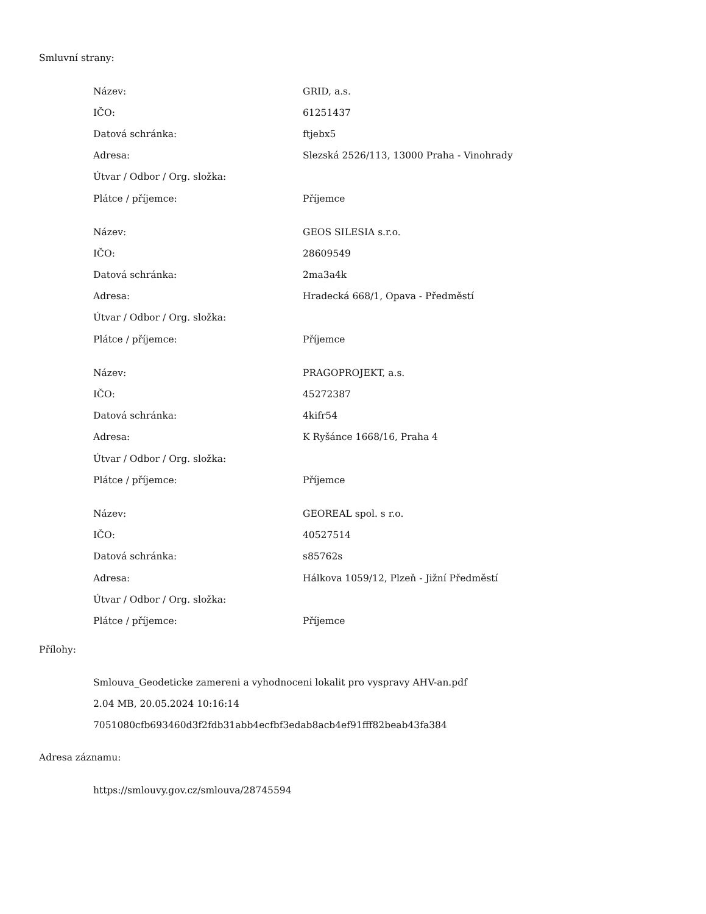Smluvní strany:
| Název: | GRID, a.s. |
| IČO: | 61251437 |
| Datová schránka: | ftjebx5 |
| Adresa: | Slezská 2526/113, 13000 Praha - Vinohrady |
| Útvar / Odbor / Org. složka: | |
| Plátce / příjemce: | Příjemce |
| Název: | GEOS SILESIA s.r.o. |
| IČO: | 28609549 |
| Datová schránka: | 2ma3a4k |
| Adresa: | Hradecká 668/1, Opava - Předměstí |
| Útvar / Odbor / Org. složka: | |
| Plátce / příjemce: | Příjemce |
| Název: | PRAGOPROJEKT, a.s. |
| IČO: | 45272387 |
| Datová schránka: | 4kifr54 |
| Adresa: | K Ryšánce 1668/16, Praha 4 |
| Útvar / Odbor / Org. složka: | |
| Plátce / příjemce: | Příjemce |
| Název: | GEOREAL spol. s r.o. |
| IČO: | 40527514 |
| Datová schránka: | s85762s |
| Adresa: | Hálkova 1059/12, Plzeň - Jižní Předměstí |
| Útvar / Odbor / Org. složka: | |
| Plátce / příjemce: | Příjemce |
Přílohy:
Smlouva_Geodeticke zamereni a vyhodnoceni lokalit pro vyspravy AHV-an.pdf
2.04 MB, 20.05.2024 10:16:14
7051080cfb693460d3f2fdb31abb4ecfbf3edab8acb4ef91fff82beab43fa384
Adresa záznamu:
https://smlouvy.gov.cz/smlouva/28745594